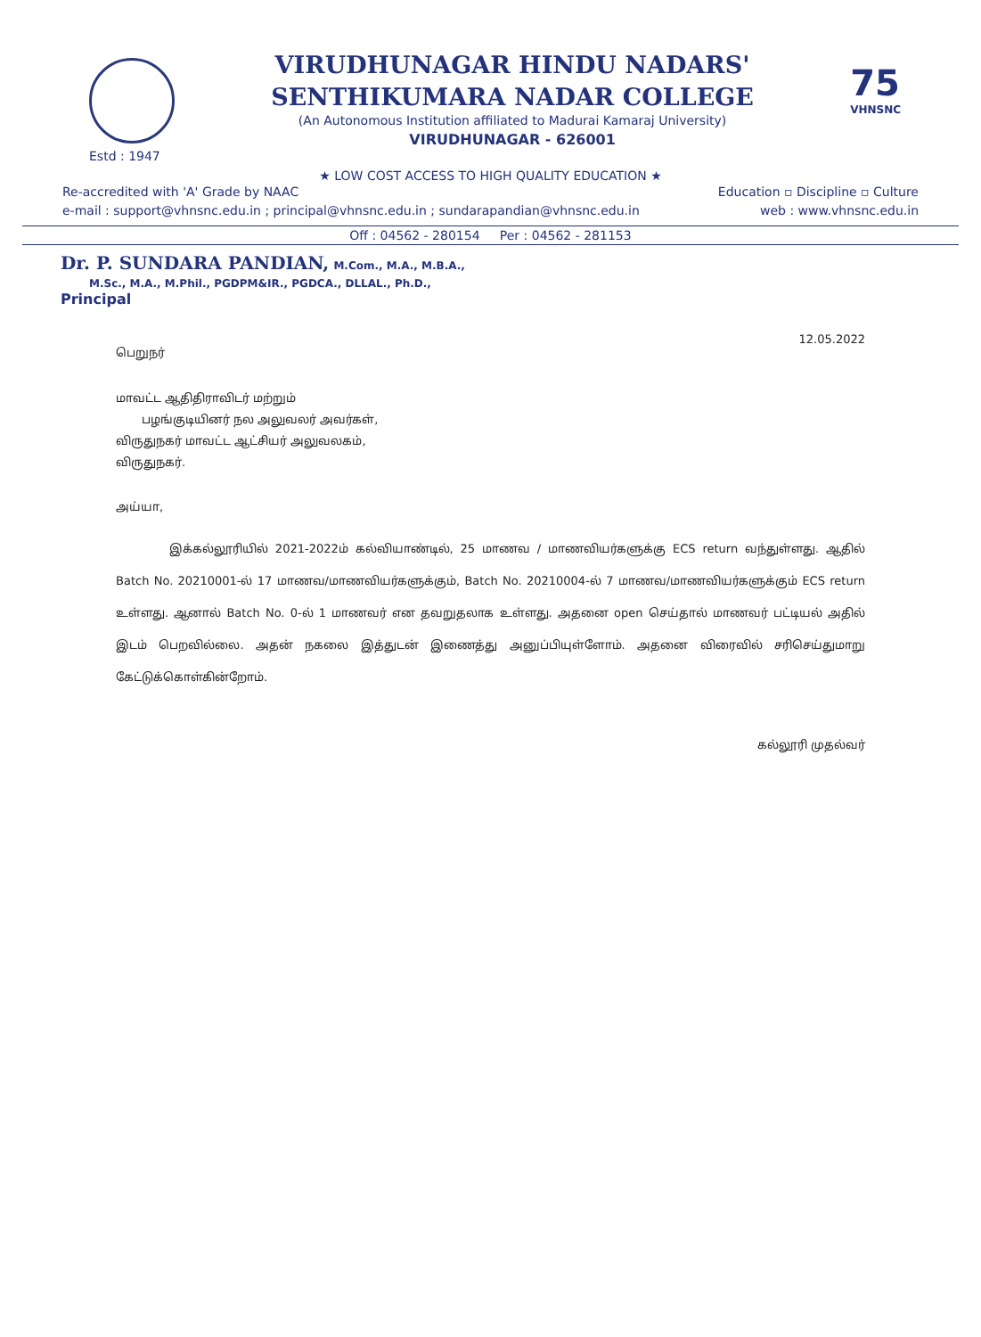Estd : 1947
VIRUDHUNAGAR HINDU NADARS'
SENTHIKUMARA NADAR COLLEGE
(An Autonomous Institution affiliated to Madurai Kamaraj University)
VIRUDHUNAGAR - 626001
75
VHNSNC
★ LOW COST ACCESS TO HIGH QUALITY EDUCATION ★
Re-accredited with 'A' Grade by NAAC Education ▫ Discipline ▫ Culture
e-mail : support@vhnsnc.edu.in ; principal@vhnsnc.edu.in ; sundarapandian@vhnsnc.edu.in web : www.vhnsnc.edu.in
Off : 04562 - 280154 Per : 04562 - 281153
Dr. P. SUNDARA PANDIAN, M.Com., M.A., M.B.A.,
M.Sc., M.A., M.Phil., PGDPM&IR., PGDCA., DLLAL., Ph.D.,
Principal
12.05.2022
பெறுநர்
மாவட்ட ஆதிதிராவிடர் மற்றும்
பழங்குடியினர் நல அலுவலர் அவர்கள்,
விருதுநகர் மாவட்ட ஆட்சியர் அலுவலகம்,
விருதுநகர்.
அய்யா,
இக்கல்லூரியில் 2021-2022ம் கல்வியாண்டில், 25 மாணவ / மாணவியர்களுக்கு ECS return வந்துள்ளது. ஆதில் Batch No. 20210001-ல் 17 மாணவ/மாணவியர்களுக்கும், Batch No. 20210004-ல் 7 மாணவ/மாணவியர்களுக்கும் ECS return உள்ளது. ஆனால் Batch No. 0-ல் 1 மாணவர் என தவறுதலாக உள்ளது. அதனை open செய்தால் மாணவர் பட்டியல் அதில் இடம் பெறவில்லை. அதன் நகலை இத்துடன் இணைத்து அனுப்பியுள்ளோம். அதனை விரைவில் சரிசெய்துமாறு கேட்டுக்கொள்கின்றோம்.
கல்லூரி முதல்வர்